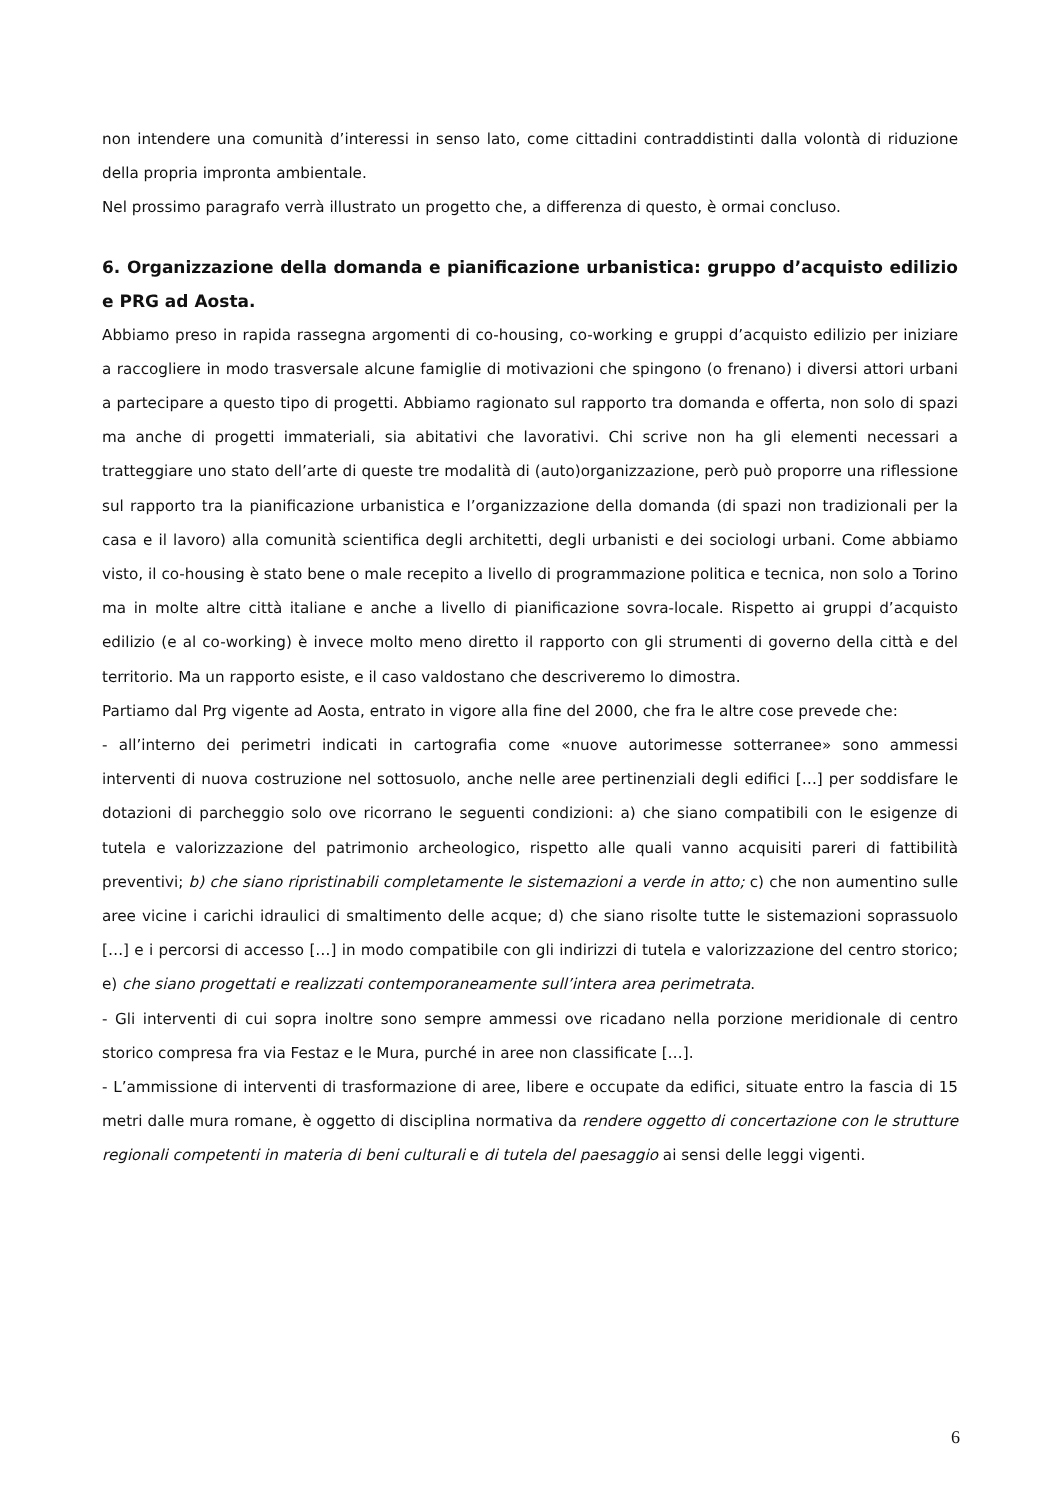non intendere una comunità d’interessi in senso lato, come cittadini contraddistinti dalla volontà di riduzione della propria impronta ambientale.
Nel prossimo paragrafo verrà illustrato un progetto che, a differenza di questo, è ormai concluso.
6. Organizzazione della domanda e pianificazione urbanistica: gruppo d’acquisto edilizio e PRG ad Aosta.
Abbiamo preso in rapida rassegna argomenti di co-housing, co-working e gruppi d’acquisto edilizio per iniziare a raccogliere in modo trasversale alcune famiglie di motivazioni che spingono (o frenano) i diversi attori urbani a partecipare a questo tipo di progetti. Abbiamo ragionato sul rapporto tra domanda e offerta, non solo di spazi ma anche di progetti immateriali, sia abitativi che lavorativi. Chi scrive non ha gli elementi necessari a tratteggiare uno stato dell’arte di queste tre modalità di (auto)organizzazione, però può proporre una riflessione sul rapporto tra la pianificazione urbanistica e l’organizzazione della domanda (di spazi non tradizionali per la casa e il lavoro) alla comunità scientifica degli architetti, degli urbanisti e dei sociologi urbani. Come abbiamo visto, il co-housing è stato bene o male recepito a livello di programmazione politica e tecnica, non solo a Torino ma in molte altre città italiane e anche a livello di pianificazione sovra-locale. Rispetto ai gruppi d’acquisto edilizio (e al co-working) è invece molto meno diretto il rapporto con gli strumenti di governo della città e del territorio. Ma un rapporto esiste, e il caso valdostano che descriveremo lo dimostra.
Partiamo dal Prg vigente ad Aosta, entrato in vigore alla fine del 2000, che fra le altre cose prevede che:
- all’interno dei perimetri indicati in cartografia come «nuove autorimesse sotterranee» sono ammessi interventi di nuova costruzione nel sottosuolo, anche nelle aree pertinenziali degli edifici […] per soddisfare le dotazioni di parcheggio solo ove ricorrano le seguenti condizioni: a) che siano compatibili con le esigenze di tutela e valorizzazione del patrimonio archeologico, rispetto alle quali vanno acquisiti pareri di fattibilità preventivi; b) che siano ripristinabili completamente le sistemazioni a verde in atto; c) che non aumentino sulle aree vicine i carichi idraulici di smaltimento delle acque; d) che siano risolte tutte le sistemazioni soprassuolo […] e i percorsi di accesso […] in modo compatibile con gli indirizzi di tutela e valorizzazione del centro storico; e) che siano progettati e realizzati contemporaneamente sull’intera area perimetrata.
- Gli interventi di cui sopra inoltre sono sempre ammessi ove ricadano nella porzione meridionale di centro storico compresa fra via Festaz e le Mura, purché in aree non classificate […].
- L’ammissione di interventi di trasformazione di aree, libere e occupate da edifici, situate entro la fascia di 15 metri dalle mura romane, è oggetto di disciplina normativa da rendere oggetto di concertazione con le strutture regionali competenti in materia di beni culturali e di tutela del paesaggio ai sensi delle leggi vigenti.
6